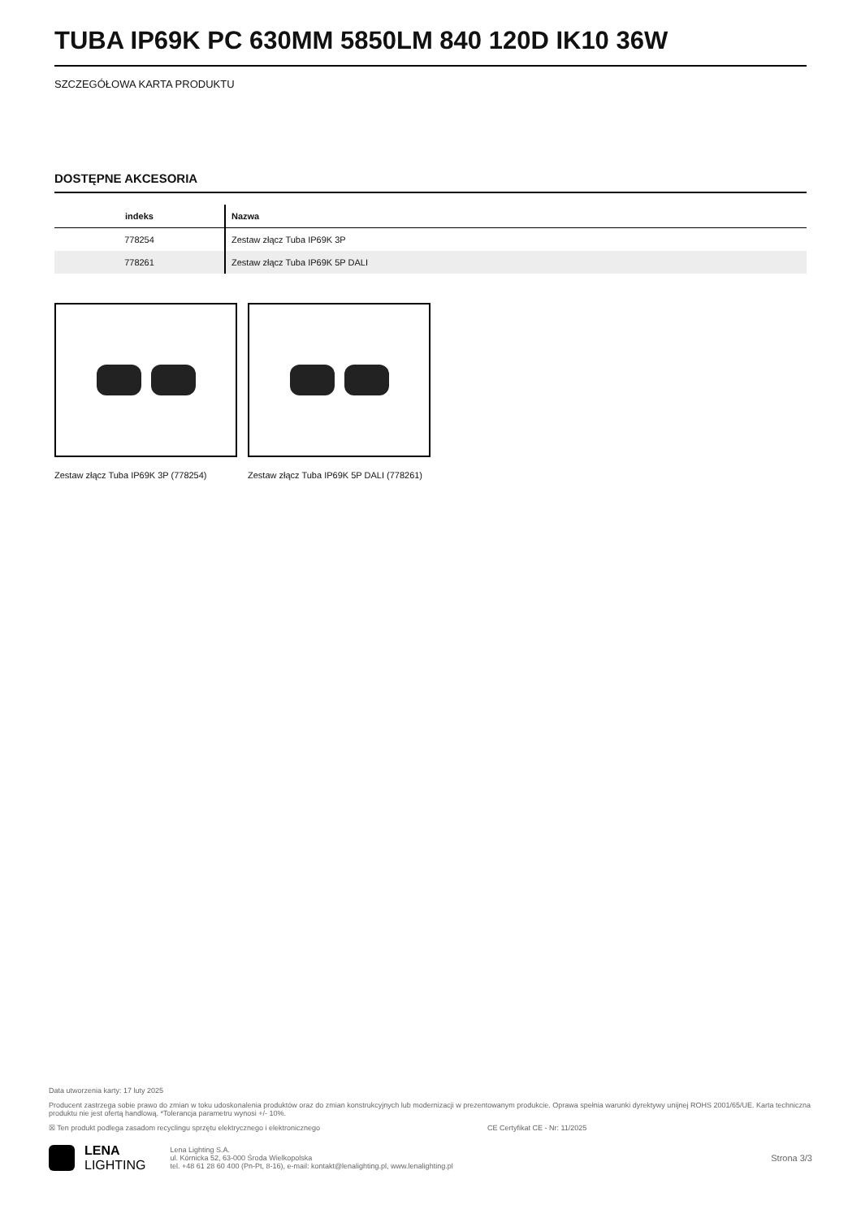TUBA IP69K PC 630MM 5850LM 840 120D IK10 36W
SZCZEGÓŁOWA KARTA PRODUKTU
DOSTĘPNE AKCESORIA
| indeks | Nazwa |
| --- | --- |
| 778254 | Zestaw złącz Tuba IP69K 3P |
| 778261 | Zestaw złącz Tuba IP69K 5P DALI |
Zestaw złącz Tuba IP69K 3P (778254)
Zestaw złącz Tuba IP69K 5P DALI (778261)
Data utworzenia karty: 17 luty 2025
Producent zastrzega sobie prawo do zmian w toku udoskonalenia produktów oraz do zmian konstrukcyjnych lub modernizacji w prezentowanym produkcie. Oprawa spełnia warunki dyrektywy unijnej ROHS 2001/65/UE. Karta techniczna produktu nie jest ofertą handlową. *Tolerancja parametru wynosi +/- 10%.
☒ Ten produkt podlega zasadom recyclingu sprzętu elektrycznego i elektronicznego CE Certyfikat CE - Nr: 11/2025
LENA
LIGHTING
Lena Lighting S.A.
ul. Kórnicka 52, 63-000 Środa Wielkopolska
tel. +48 61 28 60 400 (Pn-Pt, 8-16), e-mail: kontakt@lenalighting.pl, www.lenalighting.pl
Strona 3/3